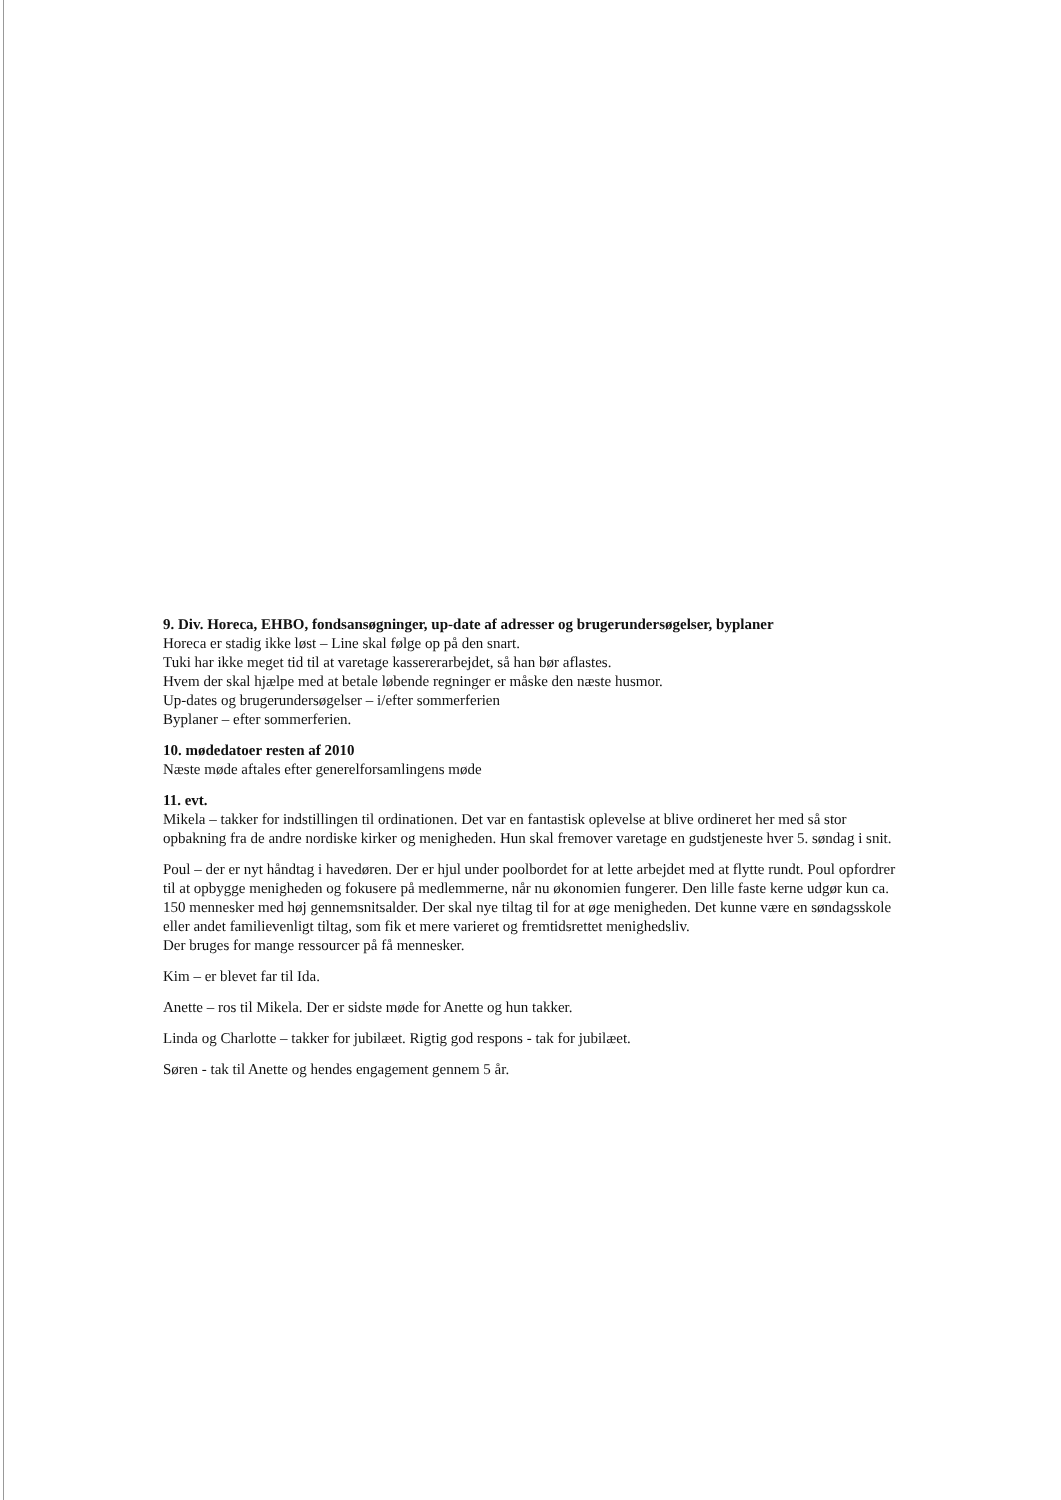9. Div. Horeca, EHBO, fondsansøgninger, up-date af adresser og brugerundersøgelser, byplaner
Horeca er stadig ikke løst – Line skal følge op på den snart.
Tuki har ikke meget tid til at varetage kassererarbejdet, så han bør aflastes.
Hvem der skal hjælpe med at betale løbende regninger er måske den næste husmor.
Up-dates og brugerundersøgelser – i/efter sommerferien
Byplaner – efter sommerferien.
10. mødedatoer resten af 2010
Næste møde aftales efter generelforsamlingens møde
11. evt.
Mikela – takker for indstillingen til ordinationen. Det var en fantastisk oplevelse at blive ordineret her med så stor opbakning fra de andre nordiske kirker og menigheden. Hun skal fremover varetage en gudstjeneste hver 5. søndag i snit.
Poul – der er nyt håndtag i havedøren. Der er hjul under poolbordet for at lette arbejdet med at flytte rundt. Poul opfordrer til at opbygge menigheden og fokusere på medlemmerne, når nu økonomien fungerer. Den lille faste kerne udgør kun ca. 150 mennesker med høj gennemsnitsalder. Der skal nye tiltag til for at øge menigheden. Det kunne være en søndagsskole eller andet familievenligt tiltag, som fik et mere varieret og fremtidsrettet menighedsliv.
Der bruges for mange ressourcer på få mennesker.
Kim – er blevet far til Ida.
Anette – ros til Mikela. Der er sidste møde for Anette og hun takker.
Linda og Charlotte – takker for jubilæet. Rigtig god respons - tak for jubilæet.
Søren - tak til Anette og hendes engagement gennem 5 år.